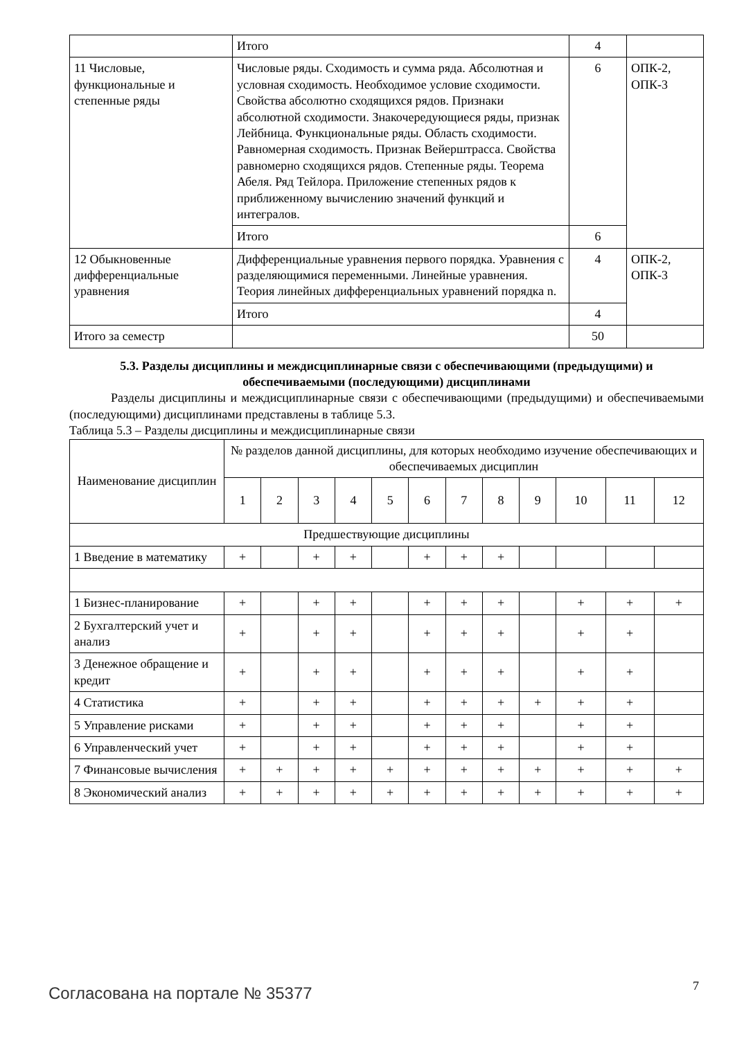| | Итого | 4 | |
| 11 Числовые, функциональные и степенные ряды | Числовые ряды. Сходимость и сумма ряда. Абсолютная и условная сходимость. Необходимое условие сходимости. Свойства абсолютно сходящихся рядов. Признаки абсолютной сходимости. Знакочередующиеся ряды, признак Лейбница. Функциональные ряды. Область сходимости. Равномерная сходимость. Признак Вейерштрасса. Свойства равномерно сходящихся рядов. Степенные ряды. Теорема Абеля. Ряд Тейлора. Приложение степенных рядов к приближенному вычислению значений функций и интегралов. | 6 | ОПК-2, ОПК-3 |
| | Итого | 6 | |
| 12 Обыкновенные дифференциальные уравнения | Дифференциальные уравнения первого порядка. Уравнения с разделяющимися переменными. Линейные уравнения. Теория линейных дифференциальных уравнений порядка n. | 4 | ОПК-2, ОПК-3 |
| | Итого | 4 | |
| Итого за семестр | | 50 | |
5.3. Разделы дисциплины и междисциплинарные связи с обеспечивающими (предыдущими) и обеспечиваемыми (последующими) дисциплинами
Разделы дисциплины и междисциплинарные связи с обеспечивающими (предыдущими) и обеспечиваемыми (последующими) дисциплинами представлены в таблице 5.3.
Таблица 5.3 – Разделы дисциплины и междисциплинарные связи
| Наименование дисциплин | № разделов данной дисциплины, для которых необходимо изучение обеспечивающих и обеспечиваемых дисциплин | | | | | | | | | | | |
| --- | --- | --- | --- | --- | --- | --- | --- | --- | --- | --- | --- | --- |
| | 1 | 2 | 3 | 4 | 5 | 6 | 7 | 8 | 9 | 10 | 11 | 12 |
| Предшествующие дисциплины | | | | | | | | | | | | |
| 1 Введение в математику | + | | + | + | | + | + | + | | | | |
| 1 Бизнес-планирование | + | | + | + | | + | + | + | | + | + | + |
| 2 Бухгалтерский учет и анализ | + | | + | + | | + | + | + | | + | + | |
| 3 Денежное обращение и кредит | + | | + | + | | + | + | + | | + | + | |
| 4 Статистика | + | | + | + | | + | + | + | + | + | + | |
| 5 Управление рисками | + | | + | + | | + | + | + | | + | + | |
| 6 Управленческий учет | + | | + | + | | + | + | + | | + | + | |
| 7 Финансовые вычисления | + | + | + | + | + | + | + | + | + | + | + | + |
| 8 Экономический анализ | + | + | + | + | + | + | + | + | + | + | + | + |
Согласована на портале № 35377 7